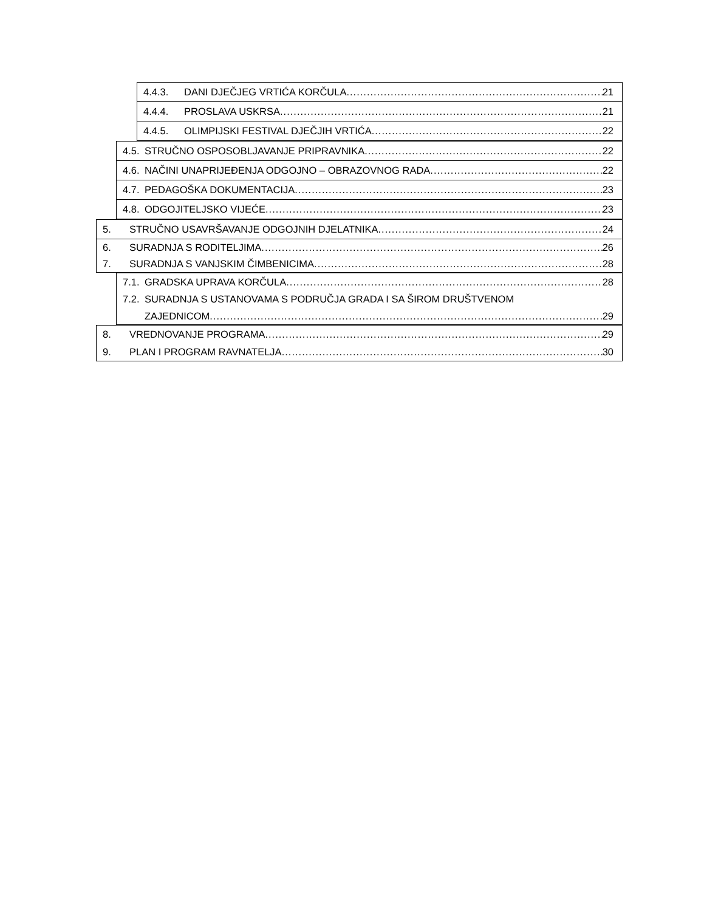4.4.3. DANI DJEČJEG VRTIĆA KORČULA 21
4.4.4. PROSLAVA USKRSA 21
4.4.5. OLIMPIJSKI FESTIVAL DJEČJIH VRTIĆA 22
4.5. STRUČNO OSPOSOBLJAVANJE PRIPRAVNIKA 22
4.6. NAČINI UNAPRIJEĐENJA ODGOJNO – OBRAZOVNOG RADA 22
4.7. PEDAGOŠKA DOKUMENTACIJA 23
4.8. ODGOJITELJSKO VIJEĆE 23
5. STRUČNO USAVRŠAVANJE ODGOJNIH DJELATNIKA 24
6. SURADNJA S RODITELJIMA 26
7. SURADNJA S VANJSKIM ČIMBENICIMA 28
7.1. GRADSKA UPRAVA KORČULA 28
7.2. SURADNJA S USTANOVAMA S PODRUČJA GRADA I SA ŠIROM DRUŠTVENOM
ZAJEDNICOM 29
8. VREDNOVANJE PROGRAMA 29
9. PLAN I PROGRAM RAVNATELJA 30